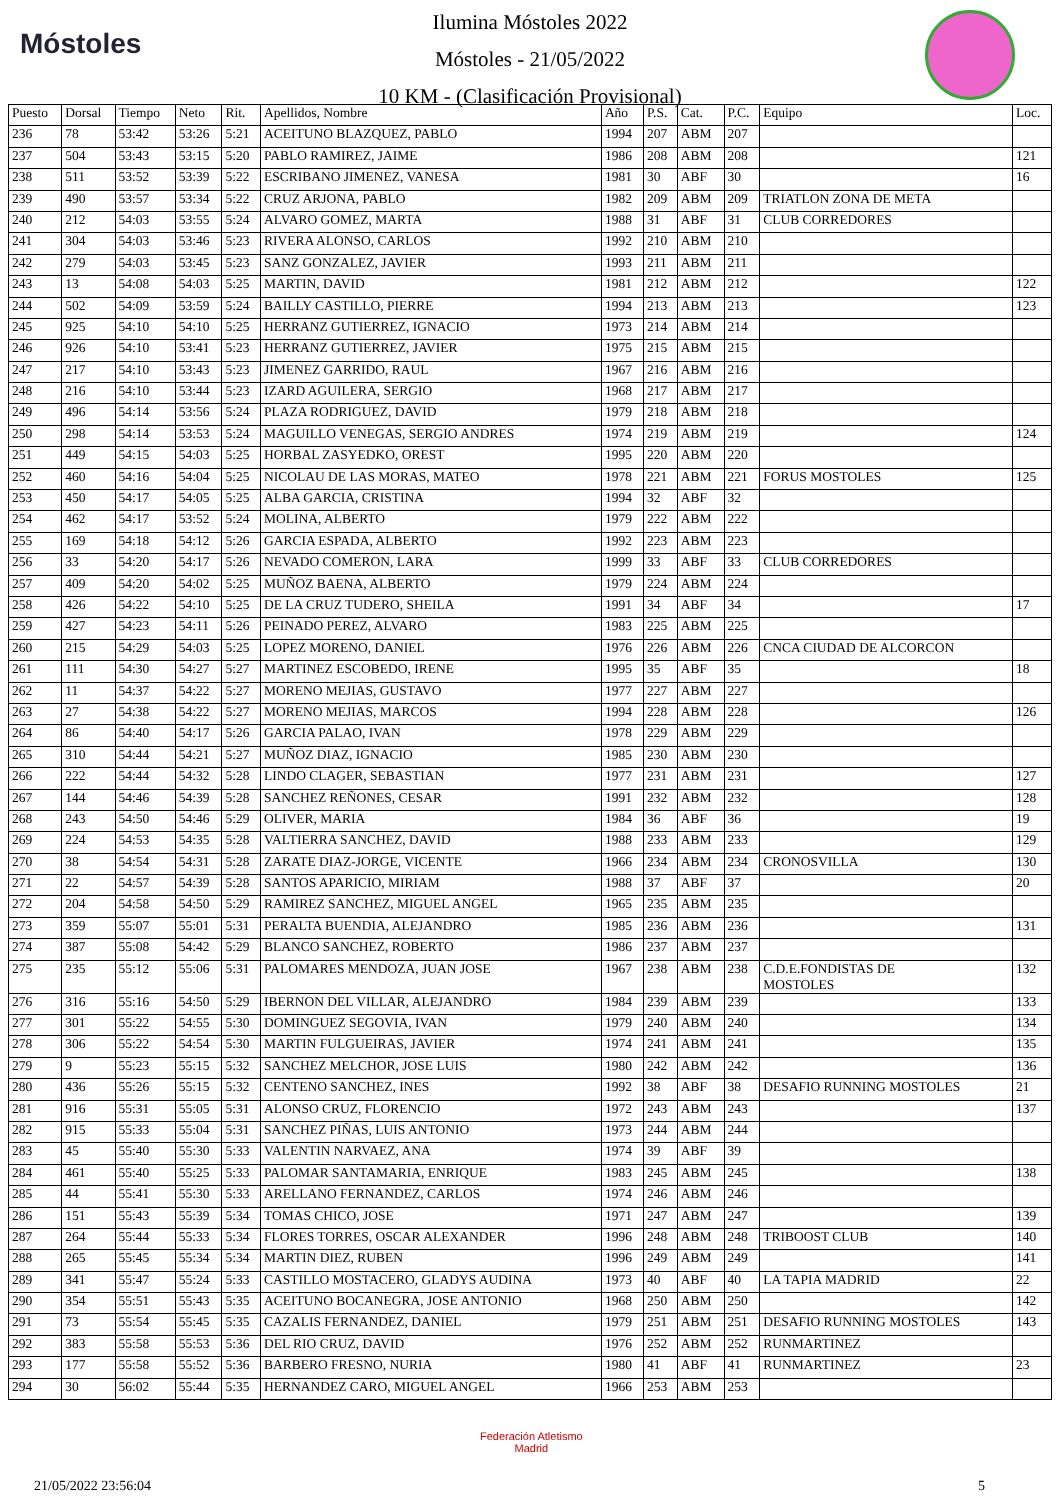Móstoles
Ilumina Móstoles 2022
Móstoles - 21/05/2022
10 KM - (Clasificación Provisional)
| Puesto | Dorsal | Tiempo | Neto | Rit. | Apellidos, Nombre | Año | P.S. | Cat. | P.C. | Equipo | Loc. |
| --- | --- | --- | --- | --- | --- | --- | --- | --- | --- | --- | --- |
| 236 | 78 | 53:42 | 53:26 | 5:21 | ACEITUNO BLAZQUEZ, PABLO | 1994 | 207 | ABM | 207 | | |
| 237 | 504 | 53:43 | 53:15 | 5:20 | PABLO RAMIREZ, JAIME | 1986 | 208 | ABM | 208 | | 121 |
| 238 | 511 | 53:52 | 53:39 | 5:22 | ESCRIBANO JIMENEZ, VANESA | 1981 | 30 | ABF | 30 | | 16 |
| 239 | 490 | 53:57 | 53:34 | 5:22 | CRUZ ARJONA, PABLO | 1982 | 209 | ABM | 209 | TRIATLON ZONA DE META | |
| 240 | 212 | 54:03 | 53:55 | 5:24 | ALVARO GOMEZ, MARTA | 1988 | 31 | ABF | 31 | CLUB CORREDORES | |
| 241 | 304 | 54:03 | 53:46 | 5:23 | RIVERA ALONSO, CARLOS | 1992 | 210 | ABM | 210 | | |
| 242 | 279 | 54:03 | 53:45 | 5:23 | SANZ GONZALEZ, JAVIER | 1993 | 211 | ABM | 211 | | |
| 243 | 13 | 54:08 | 54:03 | 5:25 | MARTIN, DAVID | 1981 | 212 | ABM | 212 | | 122 |
| 244 | 502 | 54:09 | 53:59 | 5:24 | BAILLY CASTILLO, PIERRE | 1994 | 213 | ABM | 213 | | 123 |
| 245 | 925 | 54:10 | 54:10 | 5:25 | HERRANZ GUTIERREZ, IGNACIO | 1973 | 214 | ABM | 214 | | |
| 246 | 926 | 54:10 | 53:41 | 5:23 | HERRANZ GUTIERREZ, JAVIER | 1975 | 215 | ABM | 215 | | |
| 247 | 217 | 54:10 | 53:43 | 5:23 | JIMENEZ GARRIDO, RAUL | 1967 | 216 | ABM | 216 | | |
| 248 | 216 | 54:10 | 53:44 | 5:23 | IZARD AGUILERA, SERGIO | 1968 | 217 | ABM | 217 | | |
| 249 | 496 | 54:14 | 53:56 | 5:24 | PLAZA RODRIGUEZ, DAVID | 1979 | 218 | ABM | 218 | | |
| 250 | 298 | 54:14 | 53:53 | 5:24 | MAGUILLO VENEGAS, SERGIO ANDRES | 1974 | 219 | ABM | 219 | | 124 |
| 251 | 449 | 54:15 | 54:03 | 5:25 | HORBAL ZASYEDKO, OREST | 1995 | 220 | ABM | 220 | | |
| 252 | 460 | 54:16 | 54:04 | 5:25 | NICOLAU DE LAS MORAS, MATEO | 1978 | 221 | ABM | 221 | FORUS MOSTOLES | 125 |
| 253 | 450 | 54:17 | 54:05 | 5:25 | ALBA GARCIA, CRISTINA | 1994 | 32 | ABF | 32 | | |
| 254 | 462 | 54:17 | 53:52 | 5:24 | MOLINA, ALBERTO | 1979 | 222 | ABM | 222 | | |
| 255 | 169 | 54:18 | 54:12 | 5:26 | GARCIA ESPADA, ALBERTO | 1992 | 223 | ABM | 223 | | |
| 256 | 33 | 54:20 | 54:17 | 5:26 | NEVADO COMERON, LARA | 1999 | 33 | ABF | 33 | CLUB CORREDORES | |
| 257 | 409 | 54:20 | 54:02 | 5:25 | MUÑOZ BAENA, ALBERTO | 1979 | 224 | ABM | 224 | | |
| 258 | 426 | 54:22 | 54:10 | 5:25 | DE LA CRUZ TUDERO, SHEILA | 1991 | 34 | ABF | 34 | | 17 |
| 259 | 427 | 54:23 | 54:11 | 5:26 | PEINADO PEREZ, ALVARO | 1983 | 225 | ABM | 225 | | |
| 260 | 215 | 54:29 | 54:03 | 5:25 | LOPEZ MORENO, DANIEL | 1976 | 226 | ABM | 226 | CNCA CIUDAD DE ALCORCON | |
| 261 | 111 | 54:30 | 54:27 | 5:27 | MARTINEZ ESCOBEDO, IRENE | 1995 | 35 | ABF | 35 | | 18 |
| 262 | 11 | 54:37 | 54:22 | 5:27 | MORENO MEJIAS, GUSTAVO | 1977 | 227 | ABM | 227 | | |
| 263 | 27 | 54:38 | 54:22 | 5:27 | MORENO MEJIAS, MARCOS | 1994 | 228 | ABM | 228 | | 126 |
| 264 | 86 | 54:40 | 54:17 | 5:26 | GARCIA PALAO, IVAN | 1978 | 229 | ABM | 229 | | |
| 265 | 310 | 54:44 | 54:21 | 5:27 | MUÑOZ DIAZ, IGNACIO | 1985 | 230 | ABM | 230 | | |
| 266 | 222 | 54:44 | 54:32 | 5:28 | LINDO CLAGER, SEBASTIAN | 1977 | 231 | ABM | 231 | | 127 |
| 267 | 144 | 54:46 | 54:39 | 5:28 | SANCHEZ REÑONES, CESAR | 1991 | 232 | ABM | 232 | | 128 |
| 268 | 243 | 54:50 | 54:46 | 5:29 | OLIVER, MARIA | 1984 | 36 | ABF | 36 | | 19 |
| 269 | 224 | 54:53 | 54:35 | 5:28 | VALTIERRA SANCHEZ, DAVID | 1988 | 233 | ABM | 233 | | 129 |
| 270 | 38 | 54:54 | 54:31 | 5:28 | ZARATE DIAZ-JORGE, VICENTE | 1966 | 234 | ABM | 234 | CRONOSVILLA | 130 |
| 271 | 22 | 54:57 | 54:39 | 5:28 | SANTOS APARICIO, MIRIAM | 1988 | 37 | ABF | 37 | | 20 |
| 272 | 204 | 54:58 | 54:50 | 5:29 | RAMIREZ SANCHEZ, MIGUEL ANGEL | 1965 | 235 | ABM | 235 | | |
| 273 | 359 | 55:07 | 55:01 | 5:31 | PERALTA BUENDIA, ALEJANDRO | 1985 | 236 | ABM | 236 | | 131 |
| 274 | 387 | 55:08 | 54:42 | 5:29 | BLANCO SANCHEZ, ROBERTO | 1986 | 237 | ABM | 237 | | |
| 275 | 235 | 55:12 | 55:06 | 5:31 | PALOMARES MENDOZA, JUAN JOSE | 1967 | 238 | ABM | 238 | C.D.E.FONDISTAS DE MOSTOLES | 132 |
| 276 | 316 | 55:16 | 54:50 | 5:29 | IBERNON DEL VILLAR, ALEJANDRO | 1984 | 239 | ABM | 239 | | 133 |
| 277 | 301 | 55:22 | 54:55 | 5:30 | DOMINGUEZ SEGOVIA, IVAN | 1979 | 240 | ABM | 240 | | 134 |
| 278 | 306 | 55:22 | 54:54 | 5:30 | MARTIN FULGUEIRAS, JAVIER | 1974 | 241 | ABM | 241 | | 135 |
| 279 | 9 | 55:23 | 55:15 | 5:32 | SANCHEZ MELCHOR, JOSE LUIS | 1980 | 242 | ABM | 242 | | 136 |
| 280 | 436 | 55:26 | 55:15 | 5:32 | CENTENO SANCHEZ, INES | 1992 | 38 | ABF | 38 | DESAFIO RUNNING MOSTOLES | 21 |
| 281 | 916 | 55:31 | 55:05 | 5:31 | ALONSO CRUZ, FLORENCIO | 1972 | 243 | ABM | 243 | | 137 |
| 282 | 915 | 55:33 | 55:04 | 5:31 | SANCHEZ PIÑAS, LUIS ANTONIO | 1973 | 244 | ABM | 244 | | |
| 283 | 45 | 55:40 | 55:30 | 5:33 | VALENTIN NARVAEZ, ANA | 1974 | 39 | ABF | 39 | | |
| 284 | 461 | 55:40 | 55:25 | 5:33 | PALOMAR SANTAMARIA, ENRIQUE | 1983 | 245 | ABM | 245 | | 138 |
| 285 | 44 | 55:41 | 55:30 | 5:33 | ARELLANO FERNANDEZ, CARLOS | 1974 | 246 | ABM | 246 | | |
| 286 | 151 | 55:43 | 55:39 | 5:34 | TOMAS CHICO, JOSE | 1971 | 247 | ABM | 247 | | 139 |
| 287 | 264 | 55:44 | 55:33 | 5:34 | FLORES TORRES, OSCAR ALEXANDER | 1996 | 248 | ABM | 248 | TRIBOOST CLUB | 140 |
| 288 | 265 | 55:45 | 55:34 | 5:34 | MARTIN DIEZ, RUBEN | 1996 | 249 | ABM | 249 | | 141 |
| 289 | 341 | 55:47 | 55:24 | 5:33 | CASTILLO MOSTACERO, GLADYS AUDINA | 1973 | 40 | ABF | 40 | LA TAPIA MADRID | 22 |
| 290 | 354 | 55:51 | 55:43 | 5:35 | ACEITUNO BOCANEGRA, JOSE ANTONIO | 1968 | 250 | ABM | 250 | | 142 |
| 291 | 73 | 55:54 | 55:45 | 5:35 | CAZALIS FERNANDEZ, DANIEL | 1979 | 251 | ABM | 251 | DESAFIO RUNNING MOSTOLES | 143 |
| 292 | 383 | 55:58 | 55:53 | 5:36 | DEL RIO CRUZ, DAVID | 1976 | 252 | ABM | 252 | RUNMARTINEZ | |
| 293 | 177 | 55:58 | 55:52 | 5:36 | BARBERO FRESNO, NURIA | 1980 | 41 | ABF | 41 | RUNMARTINEZ | 23 |
| 294 | 30 | 56:02 | 55:44 | 5:35 | HERNANDEZ CARO, MIGUEL ANGEL | 1966 | 253 | ABM | 253 | | |
Federación Atletismo
Madrid
21/05/2022 23:56:04 5